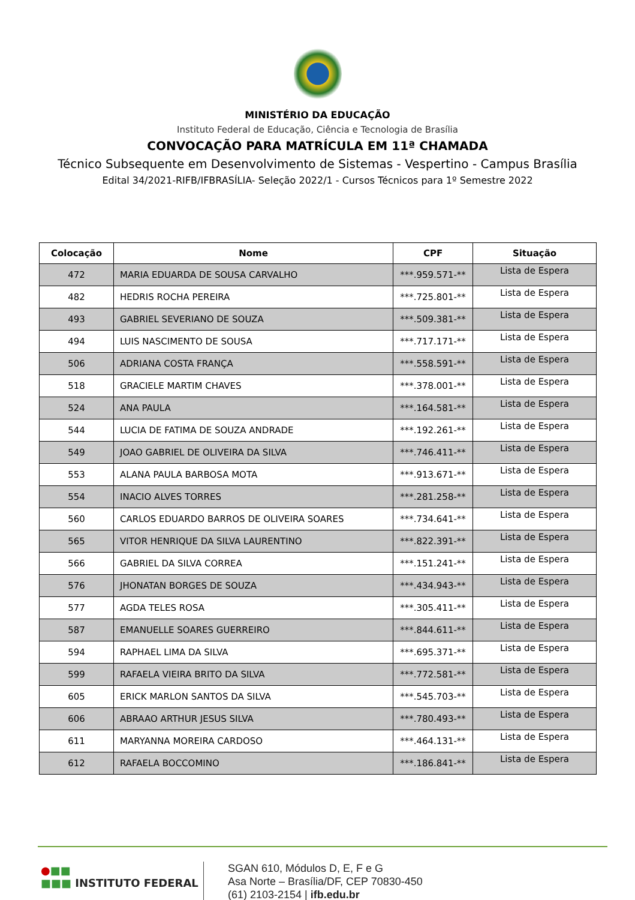MINISTÉRIO DA EDUCAÇÃO
Instituto Federal de Educação, Ciência e Tecnologia de Brasília
CONVOCAÇÃO PARA MATRÍCULA EM 11ª CHAMADA
Técnico Subsequente em Desenvolvimento de Sistemas - Vespertino - Campus Brasília
Edital 34/2021-RIFB/IFBRASÍLIA- Seleção 2022/1 - Cursos Técnicos para 1º Semestre 2022
| Colocação | Nome | CPF | Situação |
| --- | --- | --- | --- |
| 472 | MARIA EDUARDA DE SOUSA CARVALHO | ***.959.571-** | Lista de Espera |
| 482 | HEDRIS ROCHA PEREIRA | ***.725.801-** | Lista de Espera |
| 493 | GABRIEL SEVERIANO DE SOUZA | ***.509.381-** | Lista de Espera |
| 494 | LUIS NASCIMENTO DE SOUSA | ***.717.171-** | Lista de Espera |
| 506 | ADRIANA COSTA FRANÇA | ***.558.591-** | Lista de Espera |
| 518 | GRACIELE MARTIM CHAVES | ***.378.001-** | Lista de Espera |
| 524 | ANA PAULA | ***.164.581-** | Lista de Espera |
| 544 | LUCIA DE FATIMA DE SOUZA ANDRADE | ***.192.261-** | Lista de Espera |
| 549 | JOAO GABRIEL DE OLIVEIRA DA SILVA | ***.746.411-** | Lista de Espera |
| 553 | ALANA PAULA BARBOSA MOTA | ***.913.671-** | Lista de Espera |
| 554 | INACIO ALVES TORRES | ***.281.258-** | Lista de Espera |
| 560 | CARLOS EDUARDO BARROS DE OLIVEIRA SOARES | ***.734.641-** | Lista de Espera |
| 565 | VITOR HENRIQUE DA SILVA LAURENTINO | ***.822.391-** | Lista de Espera |
| 566 | GABRIEL DA SILVA CORREA | ***.151.241-** | Lista de Espera |
| 576 | JHONATAN BORGES DE SOUZA | ***.434.943-** | Lista de Espera |
| 577 | AGDA TELES ROSA | ***.305.411-** | Lista de Espera |
| 587 | EMANUELLE SOARES GUERREIRO | ***.844.611-** | Lista de Espera |
| 594 | RAPHAEL LIMA DA SILVA | ***.695.371-** | Lista de Espera |
| 599 | RAFAELA VIEIRA BRITO DA SILVA | ***.772.581-** | Lista de Espera |
| 605 | ERICK MARLON SANTOS DA SILVA | ***.545.703-** | Lista de Espera |
| 606 | ABRAAO ARTHUR JESUS SILVA | ***.780.493-** | Lista de Espera |
| 611 | MARYANNA MOREIRA CARDOSO | ***.464.131-** | Lista de Espera |
| 612 | RAFAELA BOCCOMINO | ***.186.841-** | Lista de Espera |
●■■
■■■ INSTITUTO FEDERAL
SGAN 610, Módulos D, E, F e G
Asa Norte – Brasília/DF, CEP 70830-450
(61) 2103-2154 | ifb.edu.br